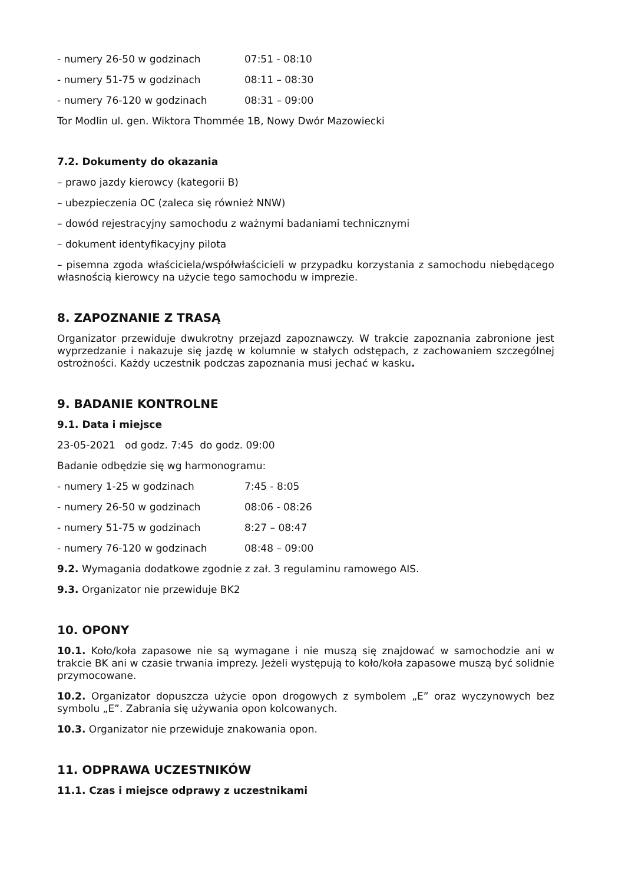- numery 26-50 w godzinach 07:51 - 08:10
- numery 51-75 w godzinach 08:11 – 08:30
- numery 76-120 w godzinach 08:31 – 09:00
Tor Modlin ul. gen. Wiktora Thommée 1B, Nowy Dwór Mazowiecki
7.2. Dokumenty do okazania
– prawo jazdy kierowcy (kategorii B)
– ubezpieczenia OC (zaleca się również NNW)
– dowód rejestracyjny samochodu z ważnymi badaniami technicznymi
– dokument identyfikacyjny pilota
– pisemna zgoda właściciela/współwłaścicieli w przypadku korzystania z samochodu niebędącego własnością kierowcy na użycie tego samochodu w imprezie.
8. ZAPOZNANIE Z TRASĄ
Organizator przewiduje dwukrotny przejazd zapoznawczy. W trakcie zapoznania zabronione jest wyprzedzanie i nakazuje się jazdę w kolumnie w stałych odstępach, z zachowaniem szczególnej ostrożności. Każdy uczestnik podczas zapoznania musi jechać w kasku.
9. BADANIE KONTROLNE
9.1. Data i miejsce
23-05-2021 od godz. 7:45 do godz. 09:00
Badanie odbędzie się wg harmonogramu:
- numery 1-25 w godzinach 7:45 - 8:05
- numery 26-50 w godzinach 08:06 - 08:26
- numery 51-75 w godzinach 8:27 – 08:47
- numery 76-120 w godzinach 08:48 – 09:00
9.2. Wymagania dodatkowe zgodnie z zał. 3 regulaminu ramowego AIS.
9.3. Organizator nie przewiduje BK2
10. OPONY
10.1. Koło/koła zapasowe nie są wymagane i nie muszą się znajdować w samochodzie ani w trakcie BK ani w czasie trwania imprezy. Jeżeli występują to koło/koła zapasowe muszą być solidnie przymocowane.
10.2. Organizator dopuszcza użycie opon drogowych z symbolem „E” oraz wyczynowych bez symbolu „E”. Zabrania się używania opon kolcowanych.
10.3. Organizator nie przewiduje znakowania opon.
11. ODPRAWA UCZESTNIKÓW
11.1. Czas i miejsce odprawy z uczestnikami